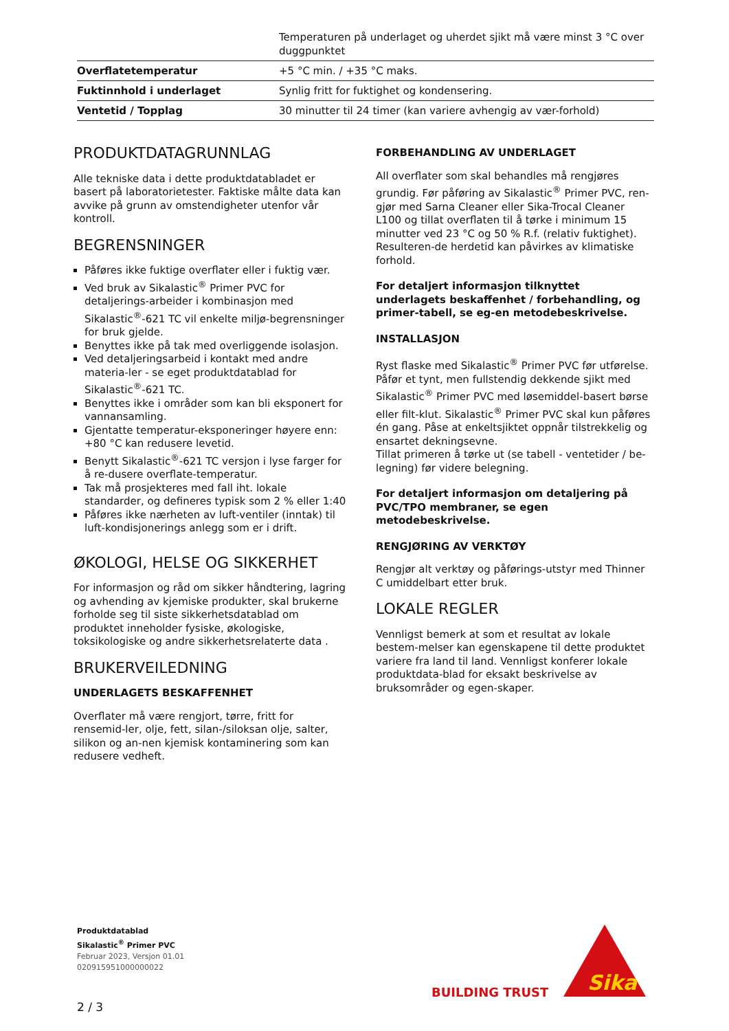| | Temperaturen på underlaget og uherdet sjikt må være minst 3 °C over duggpunktet |
| Overflatetemperatur | +5 °C min. / +35 °C maks. |
| Fuktinnhold i underlaget | Synlig fritt for fuktighet og kondensering. |
| Ventetid / Topplag | 30 minutter til 24 timer (kan variere avhengig av vær-forhold) |
PRODUKTDATAGRUNNLAG
Alle tekniske data i dette produktdatabladet er basert på laboratorietester. Faktiske målte data kan avvike på grunn av omstendigheter utenfor vår kontroll.
BEGRENSNINGER
Påføres ikke fuktige overflater eller i fuktig vær.
Ved bruk av Sikalastic<sup>®</sup> Primer PVC for detaljerings-arbeider i kombinasjon med Sikalastic<sup>®</sup>-621 TC vil enkelte miljø-begrensninger for bruk gjelde.
Benyttes ikke på tak med overliggende isolasjon.
Ved detaljeringsarbeid i kontakt med andre materia-ler - se eget produktdatablad for Sikalastic<sup>®</sup>-621 TC.
Benyttes ikke i områder som kan bli eksponert for vannansamling.
Gjentatte temperatur-eksponeringer høyere enn: +80 °C kan redusere levetid.
Benytt Sikalastic<sup>®</sup>-621 TC versjon i lyse farger for å re-dusere overflate-temperatur.
Tak må prosjekteres med fall iht. lokale standarder, og defineres typisk som 2 % eller 1:40
Påføres ikke nærheten av luft-ventiler (inntak) til luft-kondisjonerings anlegg som er i drift.
ØKOLOGI, HELSE OG SIKKERHET
For informasjon og råd om sikker håndtering, lagring og avhending av kjemiske produkter, skal brukerne forholde seg til siste sikkerhetsdatablad om produktet inneholder fysiske, økologiske, toksikologiske og andre sikkerhetsrelaterte data .
BRUKERVEILEDNING
UNDERLAGETS BESKAFFENHET
Overflater må være rengjort, tørre, fritt for rensemid-ler, olje, fett, silan-/siloksan olje, salter, silikon og an-nen kjemisk kontaminering som kan redusere vedheft.
FORBEHANDLING AV UNDERLAGET
All overflater som skal behandles må rengjøres grundig. Før påføring av Sikalastic<sup>®</sup> Primer PVC, ren-gjør med Sarna Cleaner eller Sika-Trocal Cleaner L100 og tillat overflaten til å tørke i minimum 15 minutter ved 23 °C og 50 % R.f. (relativ fuktighet). Resulteren-de herdetid kan påvirkes av klimatiske forhold.
For detaljert informasjon tilknyttet underlagets beskaffenhet / forbehandling, og primer-tabell, se eg-en metodebeskrivelse.
INSTALLASJON
Ryst flaske med Sikalastic<sup>®</sup> Primer PVC før utførelse. Påfør et tynt, men fullstendig dekkende sjikt med Sikalastic<sup>®</sup> Primer PVC med løsemiddel-basert børse eller filt-klut. Sikalastic<sup>®</sup> Primer PVC skal kun påføres én gang. Påse at enkeltsjiktet oppnår tilstrekkelig og ensartet dekningsevne.
Tillat primeren å tørke ut (se tabell - ventetider / be-legning) før videre belegning.
For detaljert informasjon om detaljering på PVC/TPO membraner, se egen metodebeskrivelse.
RENGJØRING AV VERKTØY
Rengjør alt verktøy og påførings-utstyr med Thinner C umiddelbart etter bruk.
LOKALE REGLER
Vennligst bemerk at som et resultat av lokale bestem-melser kan egenskapene til dette produktet variere fra land til land. Vennligst konferer lokale produktdata-blad for eksakt beskrivelse av bruksområder og egen-skaper.
Produktdatablad
Sikalastic<sup>®</sup> Primer PVC
Februar 2023, Versjon 01.01
020915951000000022
BUILDING TRUST
Sika
2 / 3